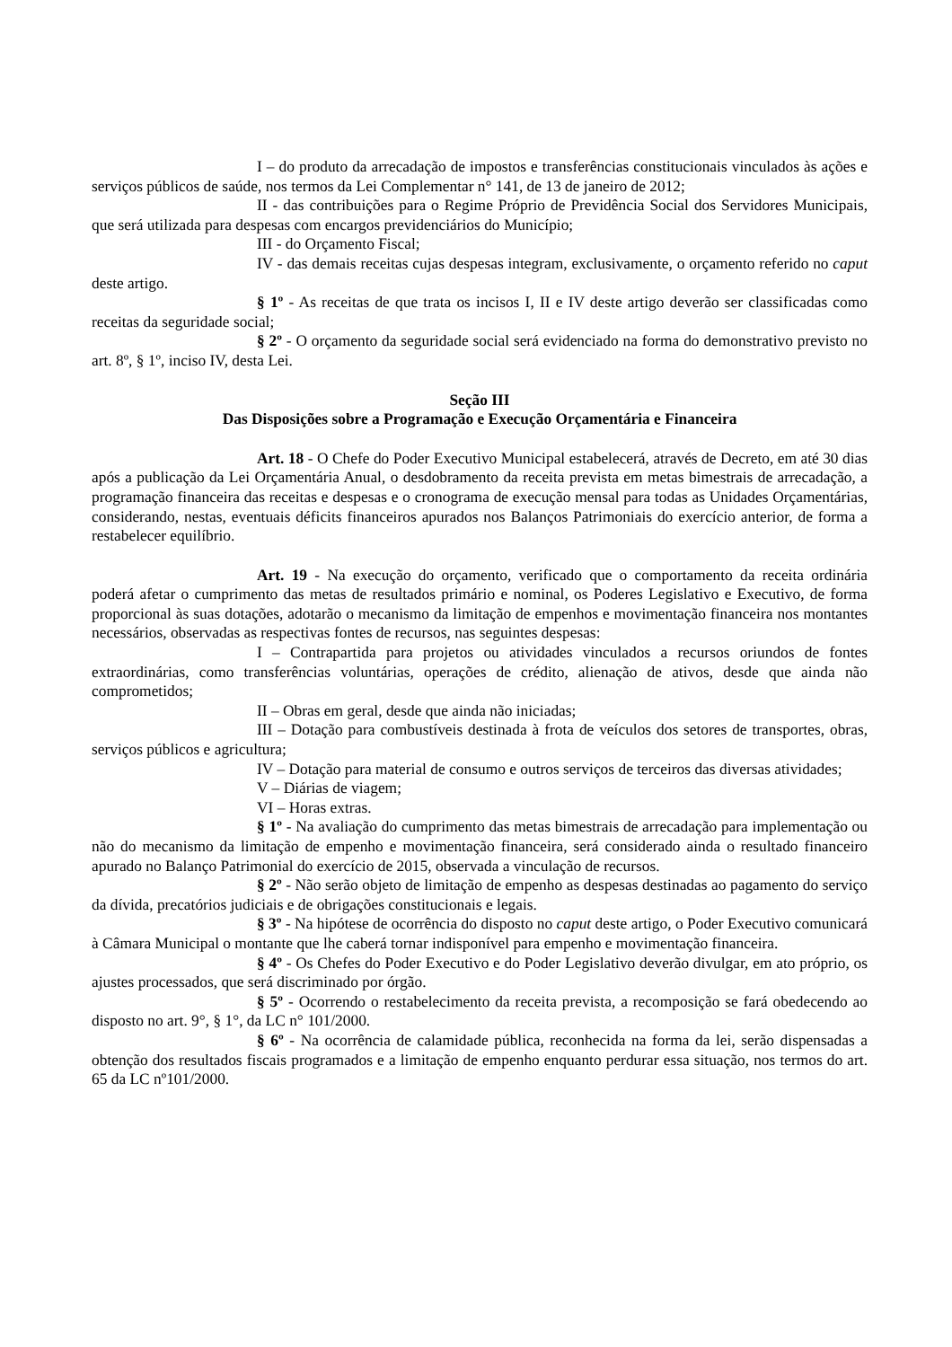I – do produto da arrecadação de impostos e transferências constitucionais vinculados às ações e serviços públicos de saúde, nos termos da Lei Complementar n° 141, de 13 de janeiro de 2012;
II - das contribuições para o Regime Próprio de Previdência Social dos Servidores Municipais, que será utilizada para despesas com encargos previdenciários do Município;
III - do Orçamento Fiscal;
IV - das demais receitas cujas despesas integram, exclusivamente, o orçamento referido no caput deste artigo.
§ 1º - As receitas de que trata os incisos I, II e IV deste artigo deverão ser classificadas como receitas da seguridade social;
§ 2º - O orçamento da seguridade social será evidenciado na forma do demonstrativo previsto no art. 8º, § 1º, inciso IV, desta Lei.
Seção III
Das Disposições sobre a Programação e Execução Orçamentária e Financeira
Art. 18 - O Chefe do Poder Executivo Municipal estabelecerá, através de Decreto, em até 30 dias após a publicação da Lei Orçamentária Anual, o desdobramento da receita prevista em metas bimestrais de arrecadação, a programação financeira das receitas e despesas e o cronograma de execução mensal para todas as Unidades Orçamentárias, considerando, nestas, eventuais déficits financeiros apurados nos Balanços Patrimoniais do exercício anterior, de forma a restabelecer equilíbrio.
Art. 19 - Na execução do orçamento, verificado que o comportamento da receita ordinária poderá afetar o cumprimento das metas de resultados primário e nominal, os Poderes Legislativo e Executivo, de forma proporcional às suas dotações, adotarão o mecanismo da limitação de empenhos e movimentação financeira nos montantes necessários, observadas as respectivas fontes de recursos, nas seguintes despesas:
I – Contrapartida para projetos ou atividades vinculados a recursos oriundos de fontes extraordinárias, como transferências voluntárias, operações de crédito, alienação de ativos, desde que ainda não comprometidos;
II – Obras em geral, desde que ainda não iniciadas;
III – Dotação para combustíveis destinada à frota de veículos dos setores de transportes, obras, serviços públicos e agricultura;
IV – Dotação para material de consumo e outros serviços de terceiros das diversas atividades;
V – Diárias de viagem;
VI – Horas extras.
§ 1º - Na avaliação do cumprimento das metas bimestrais de arrecadação para implementação ou não do mecanismo da limitação de empenho e movimentação financeira, será considerado ainda o resultado financeiro apurado no Balanço Patrimonial do exercício de 2015, observada a vinculação de recursos.
§ 2º - Não serão objeto de limitação de empenho as despesas destinadas ao pagamento do serviço da dívida, precatórios judiciais e de obrigações constitucionais e legais.
§ 3º - Na hipótese de ocorrência do disposto no caput deste artigo, o Poder Executivo comunicará à Câmara Municipal o montante que lhe caberá tornar indisponível para empenho e movimentação financeira.
§ 4º - Os Chefes do Poder Executivo e do Poder Legislativo deverão divulgar, em ato próprio, os ajustes processados, que será discriminado por órgão.
§ 5º - Ocorrendo o restabelecimento da receita prevista, a recomposição se fará obedecendo ao disposto no art. 9°, § 1°, da LC n° 101/2000.
§ 6º - Na ocorrência de calamidade pública, reconhecida na forma da lei, serão dispensadas a obtenção dos resultados fiscais programados e a limitação de empenho enquanto perdurar essa situação, nos termos do art. 65 da LC nº101/2000.